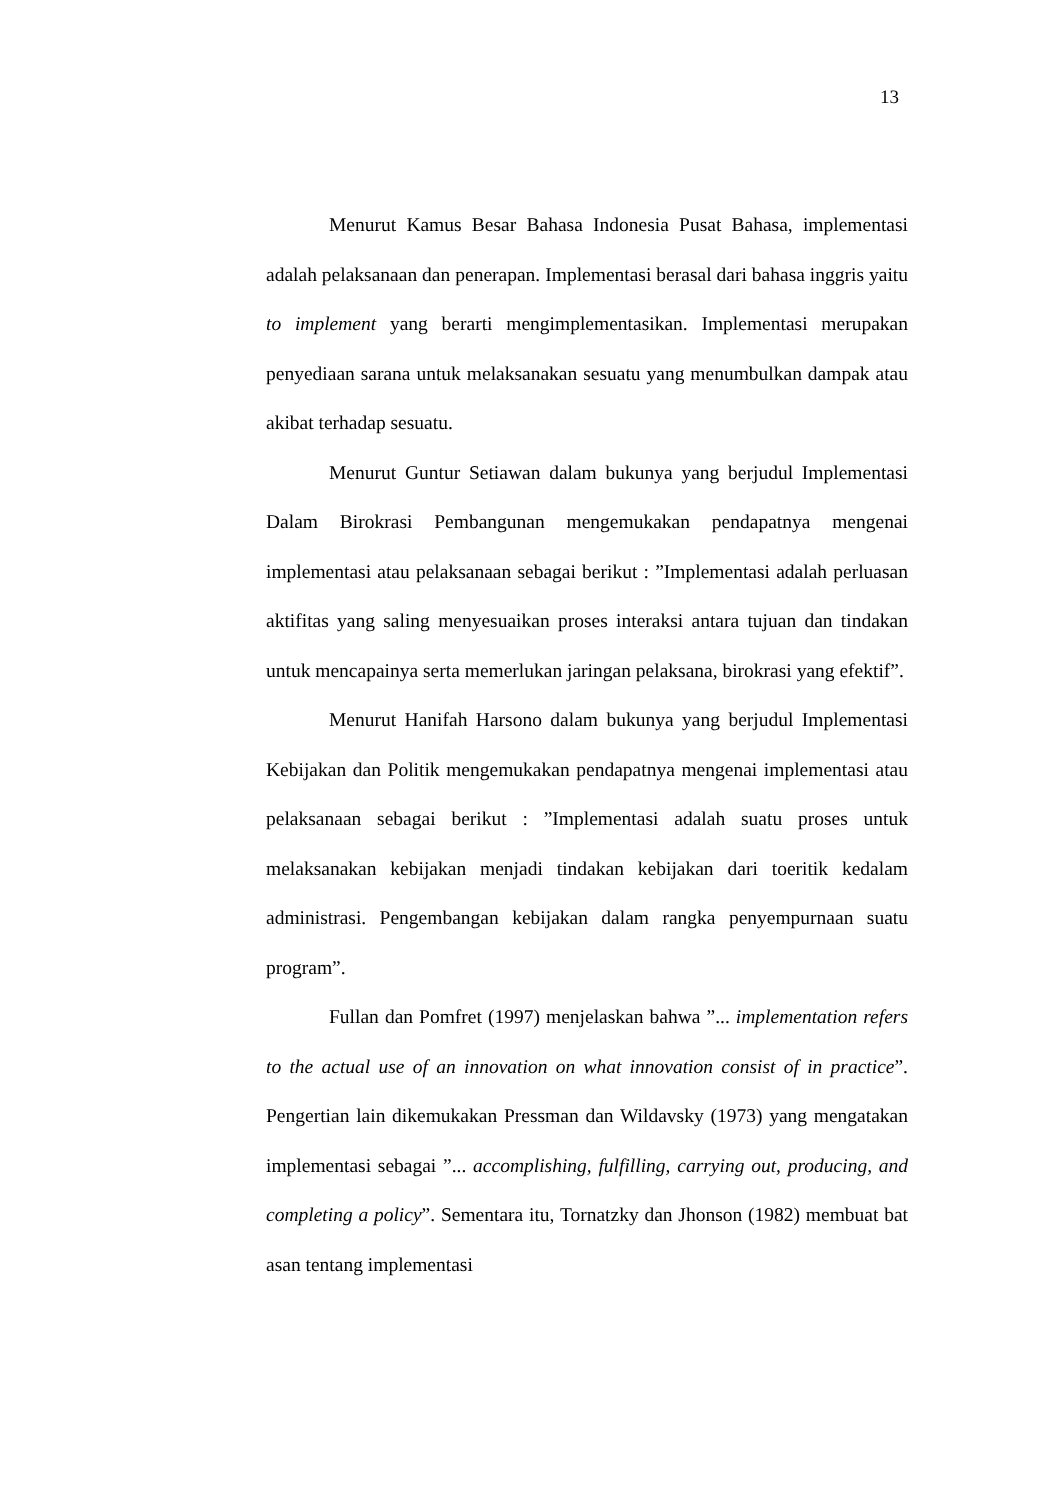13
Menurut Kamus Besar Bahasa Indonesia Pusat Bahasa, implementasi adalah pelaksanaan dan penerapan. Implementasi berasal dari bahasa inggris yaitu to implement yang berarti mengimplementasikan. Implementasi merupakan penyediaan sarana untuk melaksanakan sesuatu yang menumbulkan dampak atau akibat terhadap sesuatu.
Menurut Guntur Setiawan dalam bukunya yang berjudul Implementasi Dalam Birokrasi Pembangunan mengemukakan pendapatnya mengenai implementasi atau pelaksanaan sebagai berikut : ”Implementasi adalah perluasan aktifitas yang saling menyesuaikan proses interaksi antara tujuan dan tindakan untuk mencapainya serta memerlukan jaringan pelaksana, birokrasi yang efektif”.
Menurut Hanifah Harsono dalam bukunya yang berjudul Implementasi Kebijakan dan Politik mengemukakan pendapatnya mengenai implementasi atau pelaksanaan sebagai berikut : ”Implementasi adalah suatu proses untuk melaksanakan kebijakan menjadi tindakan kebijakan dari toeritik kedalam administrasi. Pengembangan kebijakan dalam rangka penyempurnaan suatu program”.
Fullan dan Pomfret (1997) menjelaskan bahwa ”... implementation refers to the actual use of an innovation on what innovation consist of in practice”. Pengertian lain dikemukakan Pressman dan Wildavsky (1973) yang mengatakan implementasi sebagai ”... accomplishing, fulfilling, carrying out, producing, and completing a policy”. Sementara itu, Tornatzky dan Jhonson (1982) membuat bat asan tentang implementasi